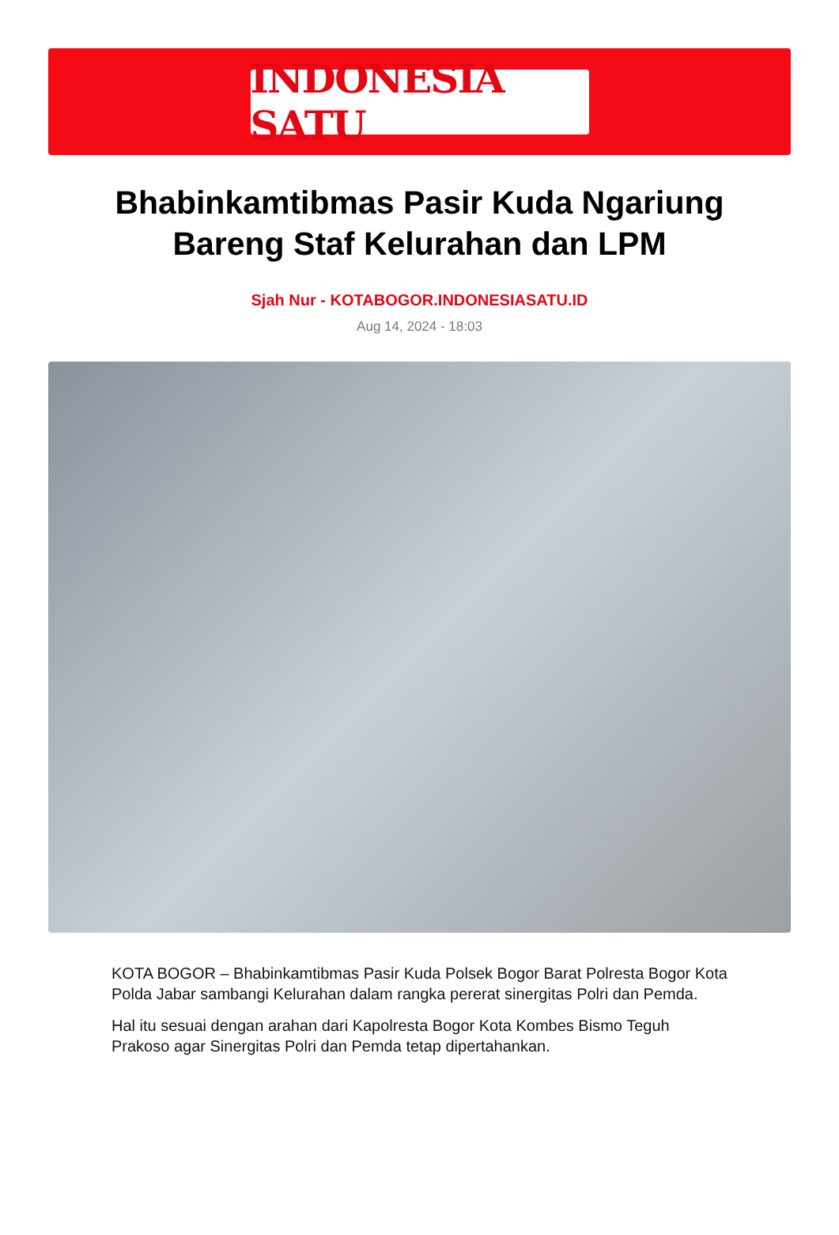INDONESIA SATU
Bhabinkamtibmas Pasir Kuda Ngariung Bareng Staf Kelurahan dan LPM
Sjah Nur - KOTABOGOR.INDONESIASATU.ID
Aug 14, 2024 - 18:03
KOTA BOGOR – Bhabinkamtibmas Pasir Kuda Polsek Bogor Barat Polresta Bogor Kota Polda Jabar sambangi Kelurahan dalam rangka pererat sinergitas Polri dan Pemda.
Hal itu sesuai dengan arahan dari Kapolresta Bogor Kota Kombes Bismo Teguh Prakoso agar Sinergitas Polri dan Pemda tetap dipertahankan.